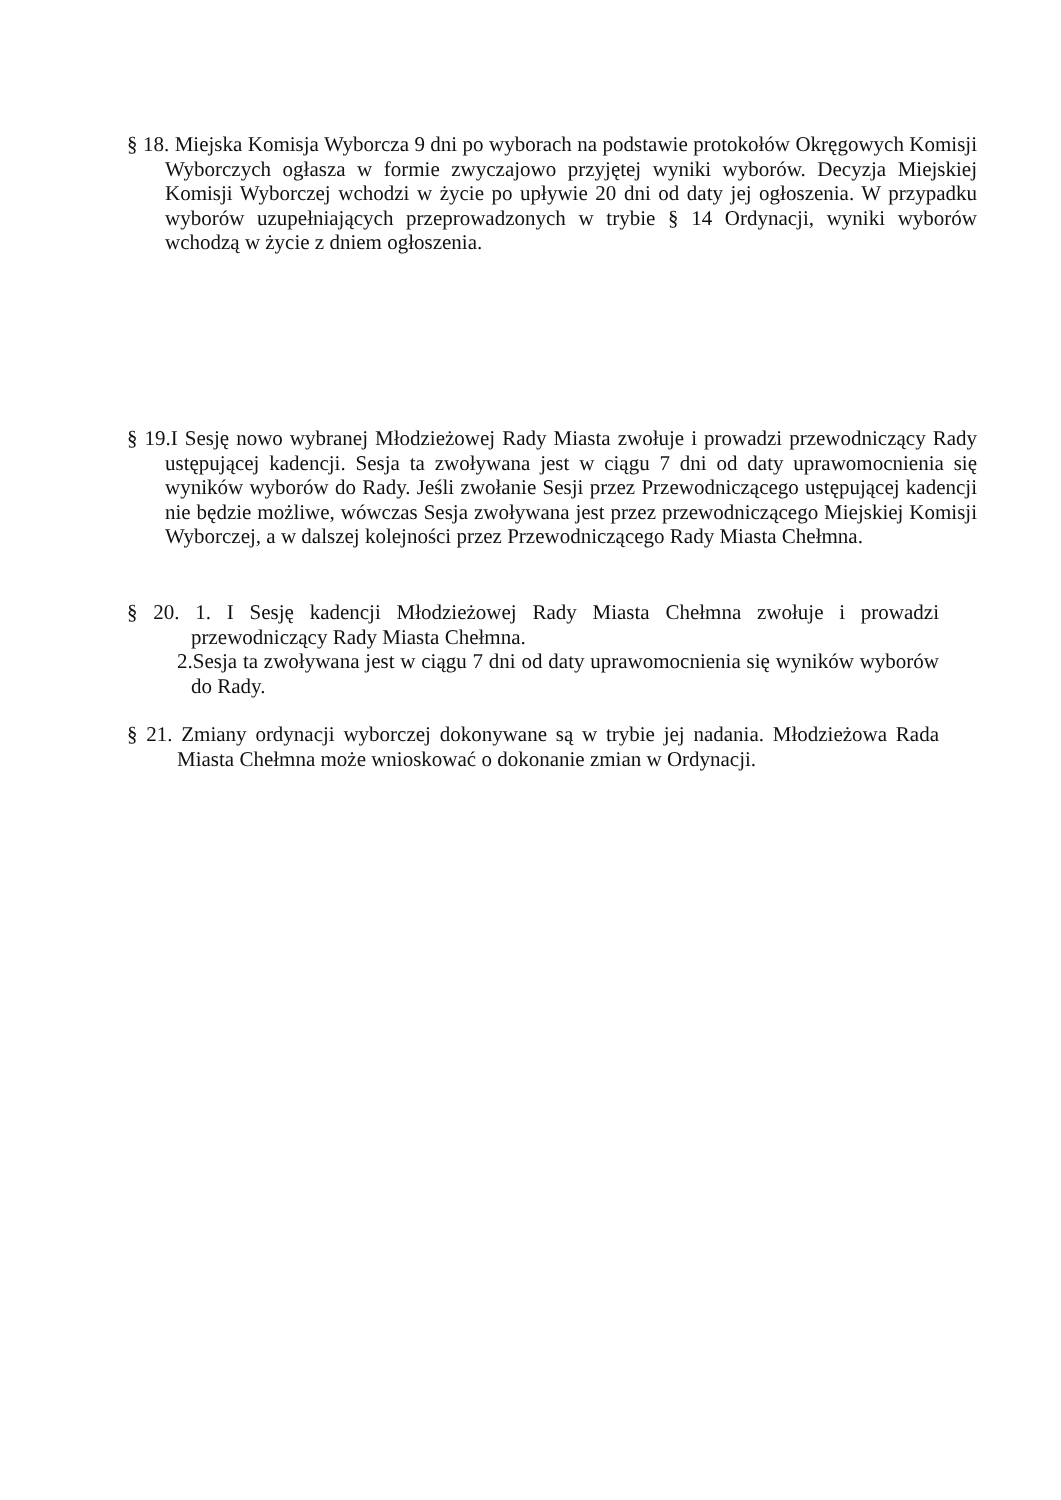§ 18. Miejska Komisja Wyborcza 9 dni po wyborach na podstawie protokołów Okręgowych Komisji Wyborczych ogłasza w formie zwyczajowo przyjętej wyniki wyborów. Decyzja Miejskiej Komisji Wyborczej wchodzi w życie po upływie 20 dni od daty jej ogłoszenia. W przypadku wyborów uzupełniających przeprowadzonych w trybie § 14 Ordynacji, wyniki wyborów wchodzą w życie z dniem ogłoszenia.
§ 19.I Sesję nowo wybranej Młodzieżowej Rady Miasta zwołuje i prowadzi przewodniczący Rady ustępującej kadencji. Sesja ta zwoływana jest w ciągu 7 dni od daty uprawomocnienia się wyników wyborów do Rady. Jeśli zwołanie Sesji przez Przewodniczącego ustępującej kadencji nie będzie możliwe, wówczas Sesja zwoływana jest przez przewodniczącego Miejskiej Komisji Wyborczej, a w dalszej kolejności przez Przewodniczącego Rady Miasta Chełmna.
§ 20. 1. I Sesję kadencji Młodzieżowej Rady Miasta Chełmna zwołuje i prowadzi przewodniczący Rady Miasta Chełmna.
2.Sesja ta zwoływana jest w ciągu 7 dni od daty uprawomocnienia się wyników wyborów do Rady.
§ 21. Zmiany ordynacji wyborczej dokonywane są w trybie jej nadania. Młodzieżowa Rada Miasta Chełmna może wnioskować o dokonanie zmian w Ordynacji.